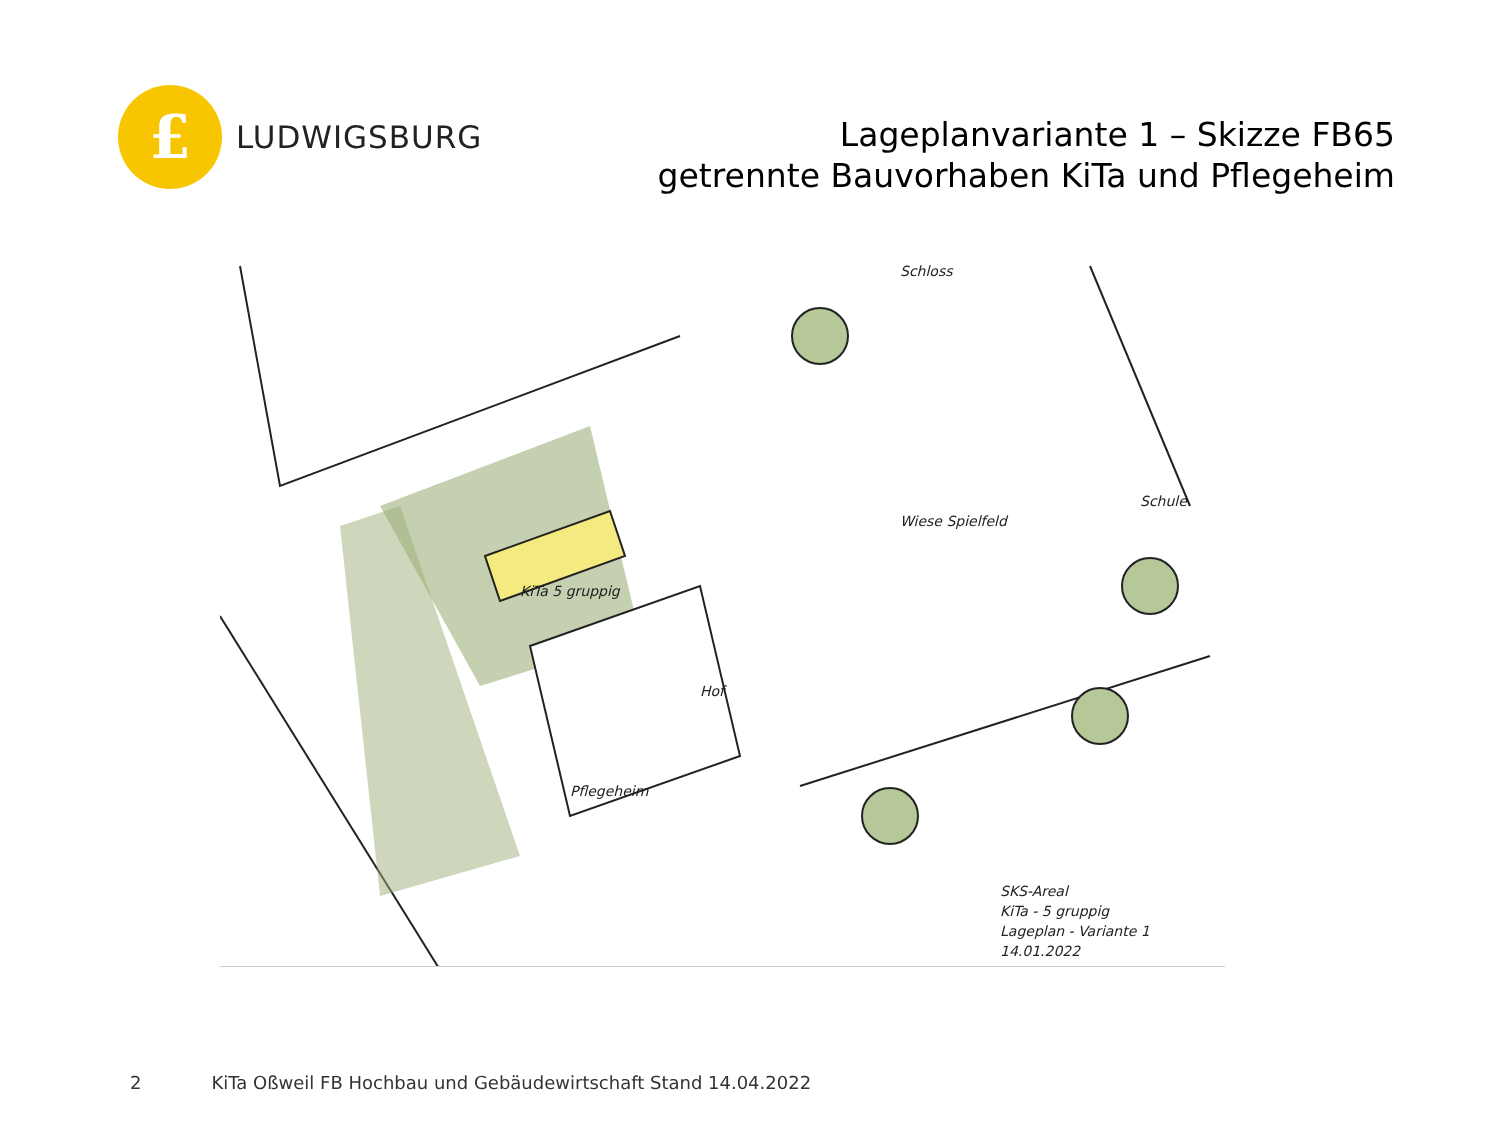£
LUDWIGSBURG
Lageplanvariante 1 – Skizze FB65
getrennte Bauvorhaben KiTa und Pflegeheim
Schloss
Wiese Spielfeld
Schule
KiTa 5 gruppig
Hof
Pflegeheim
SKS-Areal
KiTa - 5 gruppig
Lageplan - Variante 1
14.01.2022
2 KiTa Oßweil FB Hochbau und Gebäudewirtschaft Stand 14.04.2022